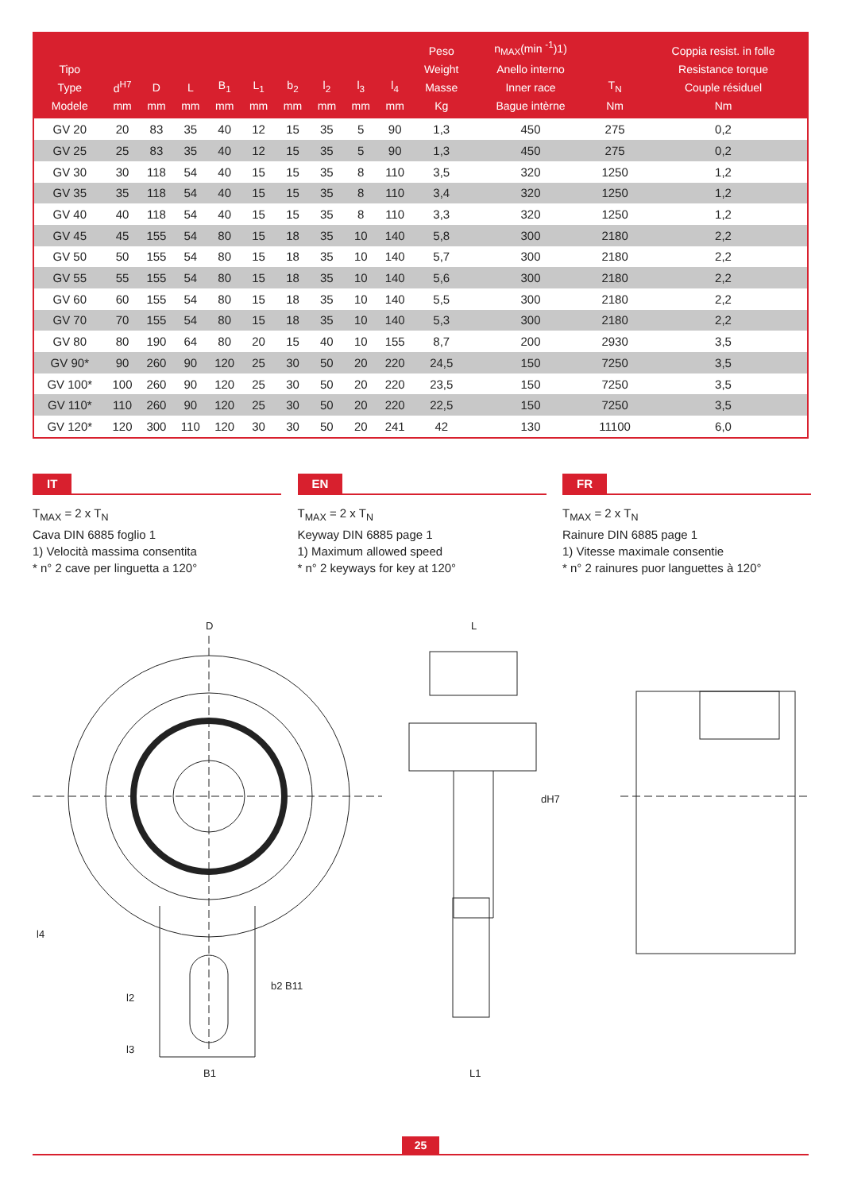| Tipo Type Modele | d<sup>H7</sup> mm | D mm | L mm | B<sub>1</sub> mm | L<sub>1</sub> mm | b<sub>2</sub> mm | l<sub>2</sub> mm | l<sub>3</sub> mm | l<sub>4</sub> mm | Peso Weight Masse Kg | n<sub>MAX</sub>(min <sup>-1</sup>)1) Anello interno Inner race Bague intèrne | T<sub>N</sub> Nm | Coppia resist. in folle Resistance torque Couple résiduel Nm |
| --- | --- | --- | --- | --- | --- | --- | --- | --- | --- | --- | --- | --- | --- |
| GV 20 | 20 | 83 | 35 | 40 | 12 | 15 | 35 | 5 | 90 | 1,3 | 450 | 275 | 0,2 |
| GV 25 | 25 | 83 | 35 | 40 | 12 | 15 | 35 | 5 | 90 | 1,3 | 450 | 275 | 0,2 |
| GV 30 | 30 | 118 | 54 | 40 | 15 | 15 | 35 | 8 | 110 | 3,5 | 320 | 1250 | 1,2 |
| GV 35 | 35 | 118 | 54 | 40 | 15 | 15 | 35 | 8 | 110 | 3,4 | 320 | 1250 | 1,2 |
| GV 40 | 40 | 118 | 54 | 40 | 15 | 15 | 35 | 8 | 110 | 3,3 | 320 | 1250 | 1,2 |
| GV 45 | 45 | 155 | 54 | 80 | 15 | 18 | 35 | 10 | 140 | 5,8 | 300 | 2180 | 2,2 |
| GV 50 | 50 | 155 | 54 | 80 | 15 | 18 | 35 | 10 | 140 | 5,7 | 300 | 2180 | 2,2 |
| GV 55 | 55 | 155 | 54 | 80 | 15 | 18 | 35 | 10 | 140 | 5,6 | 300 | 2180 | 2,2 |
| GV 60 | 60 | 155 | 54 | 80 | 15 | 18 | 35 | 10 | 140 | 5,5 | 300 | 2180 | 2,2 |
| GV 70 | 70 | 155 | 54 | 80 | 15 | 18 | 35 | 10 | 140 | 5,3 | 300 | 2180 | 2,2 |
| GV 80 | 80 | 190 | 64 | 80 | 20 | 15 | 40 | 10 | 155 | 8,7 | 200 | 2930 | 3,5 |
| GV 90* | 90 | 260 | 90 | 120 | 25 | 30 | 50 | 20 | 220 | 24,5 | 150 | 7250 | 3,5 |
| GV 100* | 100 | 260 | 90 | 120 | 25 | 30 | 50 | 20 | 220 | 23,5 | 150 | 7250 | 3,5 |
| GV 110* | 110 | 260 | 90 | 120 | 25 | 30 | 50 | 20 | 220 | 22,5 | 150 | 7250 | 3,5 |
| GV 120* | 120 | 300 | 110 | 120 | 30 | 30 | 50 | 20 | 241 | 42 | 130 | 11100 | 6,0 |
IT
T<sub>MAX</sub> = 2 x T<sub>N</sub>
Cava DIN 6885 foglio 1
1) Velocità massima consentita
* n° 2 cave per linguetta a 120°
EN
T<sub>MAX</sub> = 2 x T<sub>N</sub>
Keyway DIN 6885 page 1
1) Maximum allowed speed
* n° 2 keyways for key at 120°
FR
T<sub>MAX</sub> = 2 x T<sub>N</sub>
Rainure DIN 6885 page 1
1) Vitesse maximale consentie
* n° 2 rainures puor languettes à 120°
D
L
dH7
b2 B11
l4
l2
l3
B1
L1
25